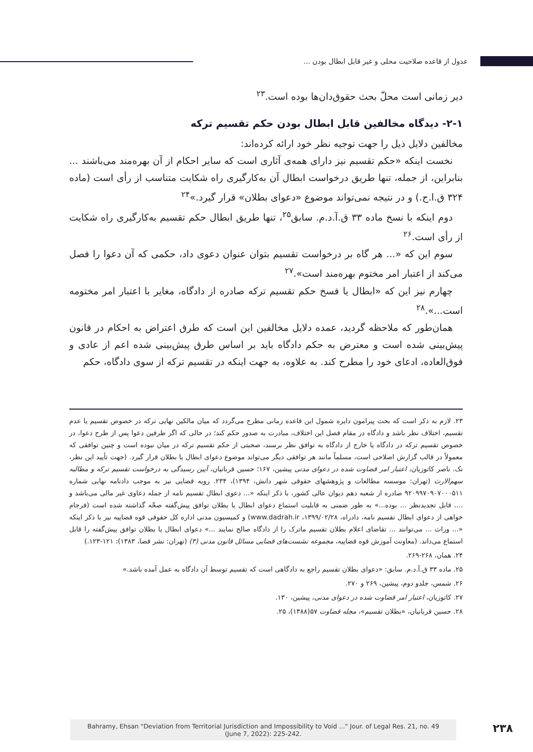عدول از قاعده صلاحیت محلی و غیر قابل ابطال بودن ...
دیر زمانی است محلّ بحث حقوق‌دان‌ها بوده است.<sup>۲۳</sup>
۲-۱- دیدگاه مخالفین قابل ابطال بودن حکم تقسیم ترکه
مخالفین دلایل ذیل را جهت توجیه نظر خود ارائه کرده‌اند:
نخست اینکه «حکم تقسیم نیز دارای همه‌ی آثاری است که سایر احکام از آن بهره‌مند می‌باشند ... بنابراین، از جمله، تنها طریق درخواست ابطال آن به‌کارگیری راه شکایت متناسب از رأی است (ماده ۳۲۴ ق.ا.ح.) و در نتیجه نمی‌تواند موضوع «دعوای بطلان» قرار گیرد.»<sup>۲۴</sup>
دوم اینکه با نسخ ماده ۳۳ ق.آ.د.م. سابق<sup>۲۵</sup>، تنها طریق ابطال حکم تقسیم به‌کارگیری راه شکایت از رأی است.<sup>۲۶</sup>
سوم این که «... هر گاه بر درخواست تقسیم بتوان عنوان دعوی داد، حکمی که آن دعوا را فصل می‌کند از اعتبار امر مختوم بهره‌مند است».<sup>۲۷</sup>
چهارم نیز این که «ابطال یا فسخ حکم تقسیم ترکه صادره از دادگاه، مغایر با اعتبار امر مختومه است...».<sup>۲۸</sup>
همان‌طور که ملاحظه گردید، عمده دلایل مخالفین این است که طرق اعتراض به احکام در قانون پیش‌بینی شده است و معترض به حکم دادگاه باید بر اساس طرق پیش‌بینی شده اعم از عادی و فوق‌العاده، ادعای خود را مطرح کند. به علاوه، به جهت اینکه در تقسیم ترکه از سوی دادگاه، حکم
۲۳. لازم به ذکر است که بحث پیرامون دایره شمول این قاعده زمانی مطرح می‌گردد که میان مالکین نهایی ترکه در خصوص تقسیم یا عدم تقسیم، اختلاف نظر باشد و دادگاه در مقام فصل این اختلاف، مبادرت به صدور حکم کند؛ در حالی که اگر طرفین دعوا پس از طرح دعوا، در خصوص تقسیم ترکه در دادگاه یا خارج از دادگاه به توافق نظر برسند، صحبتی از حکم تقسیم ترکه در میان نبوده است و چنین توافقی که معمولاً در قالب گزارش اصلاحی است، مسلماً مانند هر توافقی دیگر می‌تواند موضوع دعوای ابطال یا بطلان قرار گیرد. (جهت تأیید این نظر، نک. ناصر کاتوزیان، اعتبار امر قضاوت شده در دعوای مدنی پیشین، ۱۶۷؛ حسین قربانیان، آیین رسیدگی به درخواست تقسیم ترکه و مطالبه سهم‌الارث (تهران: موسسه مطالعات و پژوهشهای حقوقی شهر دانش، ۱۳۹۴)، ۲۳۴. رویه قضایی نیز به موجب دادنامه نهایی شماره ۹۲۰۹۹۷۰۹۰۷۰۰۰۵۱۱ صادره از شعبه دهم دیوان عالی کشور، با ذکر اینکه «... دعوی ابطال تقسیم نامه از جمله دعاوی غیر مالی می‌باشد و .... قابل تجدیدنظر ... بوده...» به طور ضمنی به قابلیت استماع دعوای ابطال یا بطلان توافق پیش‌گفته صحّه گذاشته شده است (فرجام خواهی از دعوای ابطال تقسیم نامه، دادراه، ۱۳۹۹/۰۲/۲۸، www.dadrah.ir) و کمیسیون مدنی اداره کل حقوقی قوه قضاییه نیز با ذکر اینکه «... وراث ... می‌توانند ... تقاضای اعلام بطلان تقسیم ماترک را از دادگاه صالح نمایند ...» دعوای ابطال یا بطلان توافق پیش‌گفته را قابل استماع می‌داند. (معاونت آموزش قوه قضاییه، مجموعه نشست‌های قضایی مسائل قانون مدنی (۳) (تهران: نشر قضا، ۱۳۸۳): ۱۲۱-۱۲۳.)
۲۴. همان، ۲۶۸-۲۶۹.
۲۵. ماده ۳۳ ق.آ.د.م. سابق: «دعوای بطلان تقسیم راجع به دادگاهی است که تقسیم توسط آن دادگاه به عمل آمده باشد.»
۲۶. شمس، جلدو دوم، پیشین، ۲۶۹ و ۲۷۰.
۲۷. کاتوزیان، اعتبار امر قضاوت شده در دعوای مدنی، پیشین، ۱۳۰.
۲۸. حسین قربانیان، «بطلان تقسیم»، مجله قضاوت ۵۷(۱۳۸۸)، ۲۵.
Bahramy, Ehsan "Deviation from Territorial Jurisdiction and Impossibility to Void ..." Jour. of Legal Res. 21, no. 49
(June 7, 2022): 225-242.
۲۳۸